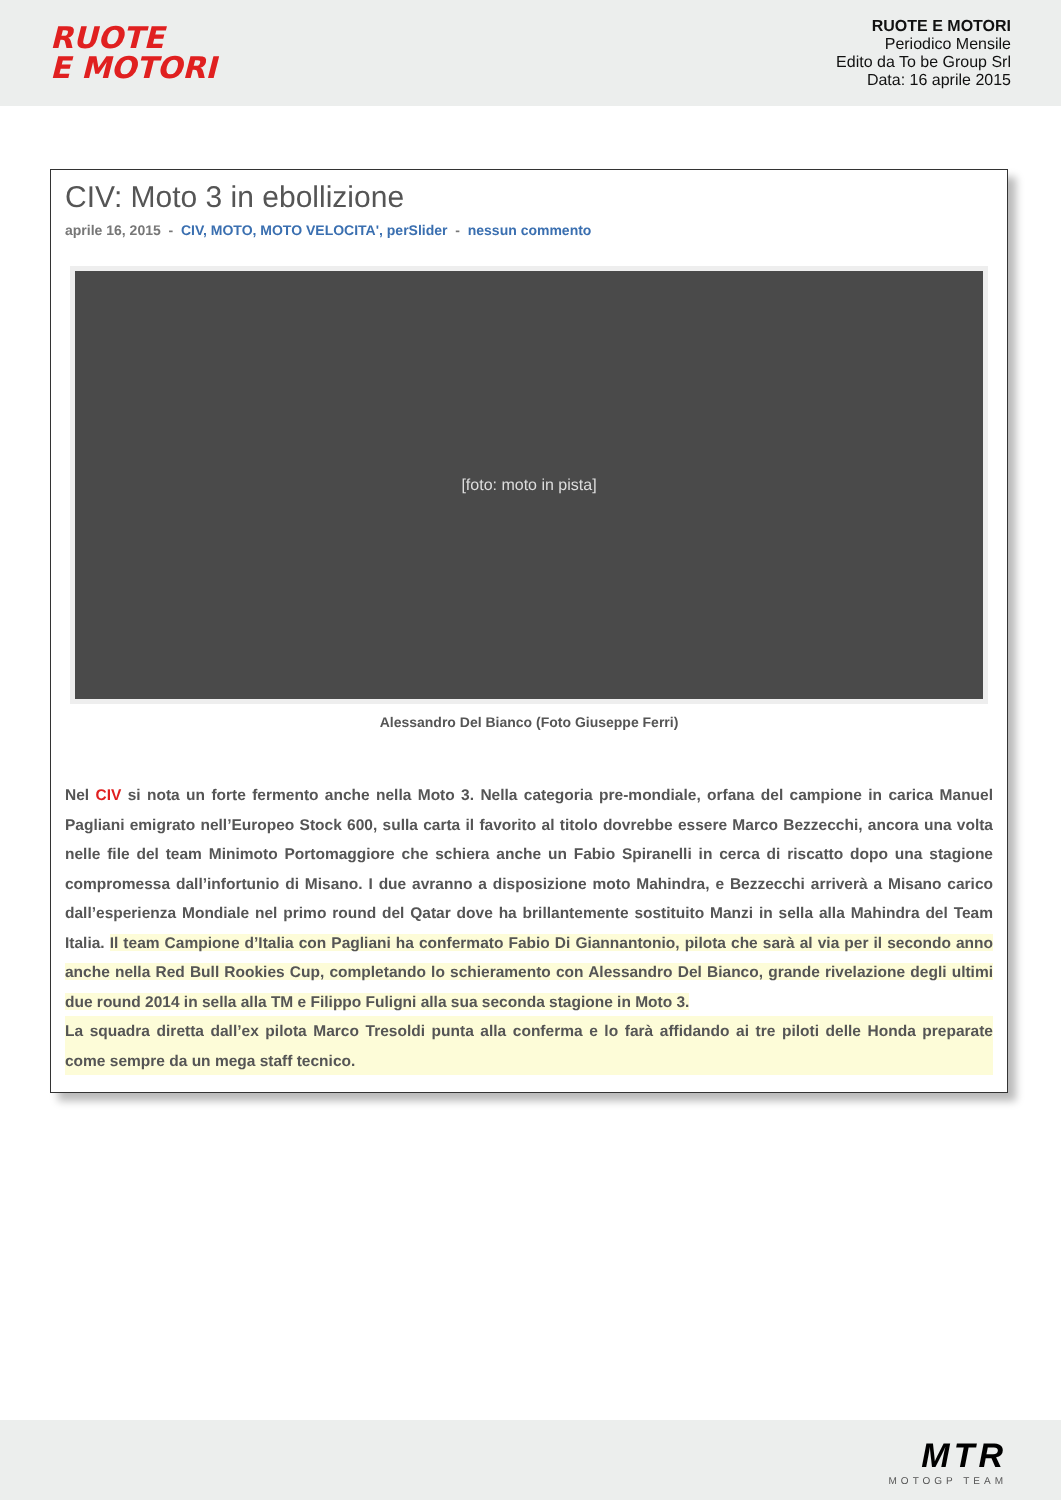RUOTE
E MOTORI
RUOTE E MOTORI
Periodico Mensile
Edito da To be Group Srl
Data: 16 aprile 2015
CIV: Moto 3 in ebollizione
aprile 16, 2015 - CIV, MOTO, MOTO VELOCITA', perSlider - nessun commento
[foto: moto in pista]
Alessandro Del Bianco (Foto Giuseppe Ferri)
Nel CIV si nota un forte fermento anche nella Moto 3. Nella categoria pre-mondiale, orfana del campione in carica Manuel Pagliani emigrato nell’Europeo Stock 600, sulla carta il favorito al titolo dovrebbe essere Marco Bezzecchi, ancora una volta nelle file del team Minimoto Portomaggiore che schiera anche un Fabio Spiranelli in cerca di riscatto dopo una stagione compromessa dall’infortunio di Misano. I due avranno a disposizione moto Mahindra, e Bezzecchi arriverà a Misano carico dall’esperienza Mondiale nel primo round del Qatar dove ha brillantemente sostituito Manzi in sella alla Mahindra del Team Italia. Il team Campione d’Italia con Pagliani ha confermato Fabio Di Giannantonio, pilota che sarà al via per il secondo anno anche nella Red Bull Rookies Cup, completando lo schieramento con Alessandro Del Bianco, grande rivelazione degli ultimi due round 2014 in sella alla TM e Filippo Fuligni alla sua seconda stagione in Moto 3.
La squadra diretta dall’ex pilota Marco Tresoldi punta alla conferma e lo farà affidando ai tre piloti delle Honda preparate come sempre da un mega staff tecnico.
MTR
MOTOGP TEAM